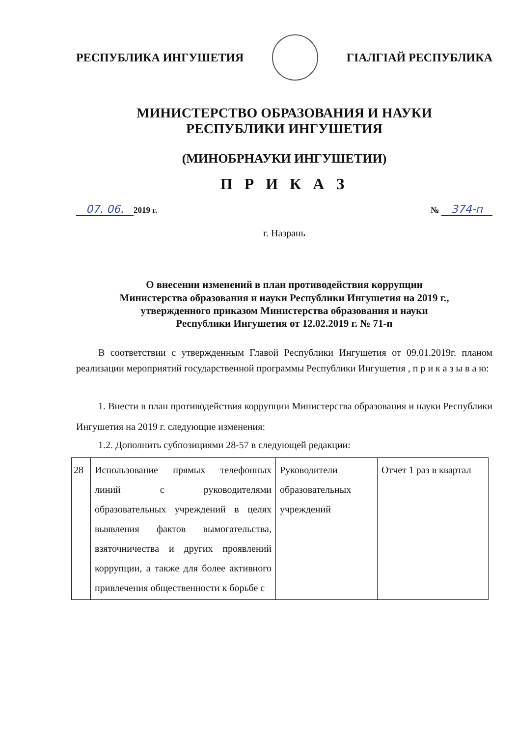РЕСПУБЛИКА ИНГУШЕТИЯ ГIАЛГIАЙ РЕСПУБЛИКА
МИНИСТЕРСТВО ОБРАЗОВАНИЯ И НАУКИ
РЕСПУБЛИКИ ИНГУШЕТИЯ
(МИНОБРНАУКИ ИНГУШЕТИИ)
П Р И К А З
07. 06. 2019 г. № 374-п
г. Назрань
О внесении изменений в план противодействия коррупции
Министерства образования и науки Республики Ингушетия на 2019 г.,
утвержденного приказом Министерства образования и науки
Республики Ингушетия от 12.02.2019 г. № 71-п
В соответствии с утвержденным Главой Республики Ингушетия от 09.01.2019г. планом реализации мероприятий государственной программы Республики Ингушетия , п р и к а з ы в а ю:
1. Внести в план противодействия коррупции Министерства образования и науки Республики Ингушетия на 2019 г. следующие изменения:
1.2. Дополнить субпозициями 28-57 в следующей редакции:
| 28 | Использование прямых телефонных линий с руководителями образовательных учреждений в целях выявления фактов вымогательства, взяточничества и других проявлений коррупции, а также для более активного привлечения общественности к борьбе с | Руководители образовательных учреждений | Отчет 1 раз в квартал |